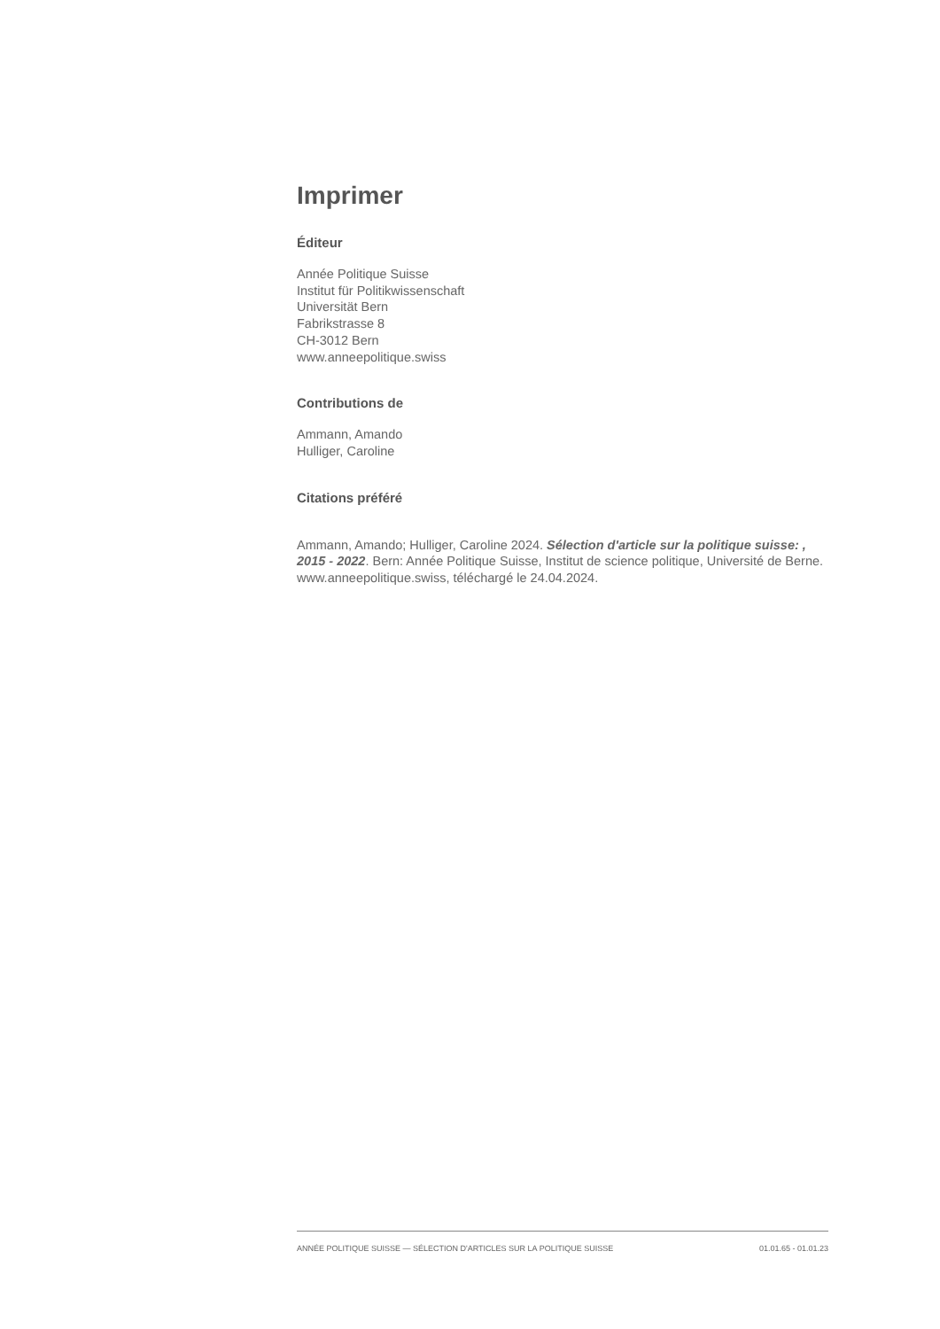Imprimer
Éditeur
Année Politique Suisse
Institut für Politikwissenschaft
Universität Bern
Fabrikstrasse 8
CH-3012 Bern
www.anneepolitique.swiss
Contributions de
Ammann, Amando
Hulliger, Caroline
Citations préféré
Ammann, Amando; Hulliger, Caroline 2024. Sélection d'article sur la politique suisse: , 2015 - 2022. Bern: Année Politique Suisse, Institut de science politique, Université de Berne. www.anneepolitique.swiss, téléchargé le 24.04.2024.
ANNÉE POLITIQUE SUISSE — SÉLECTION D'ARTICLES SUR LA POLITIQUE SUISSE 01.01.65 - 01.01.23